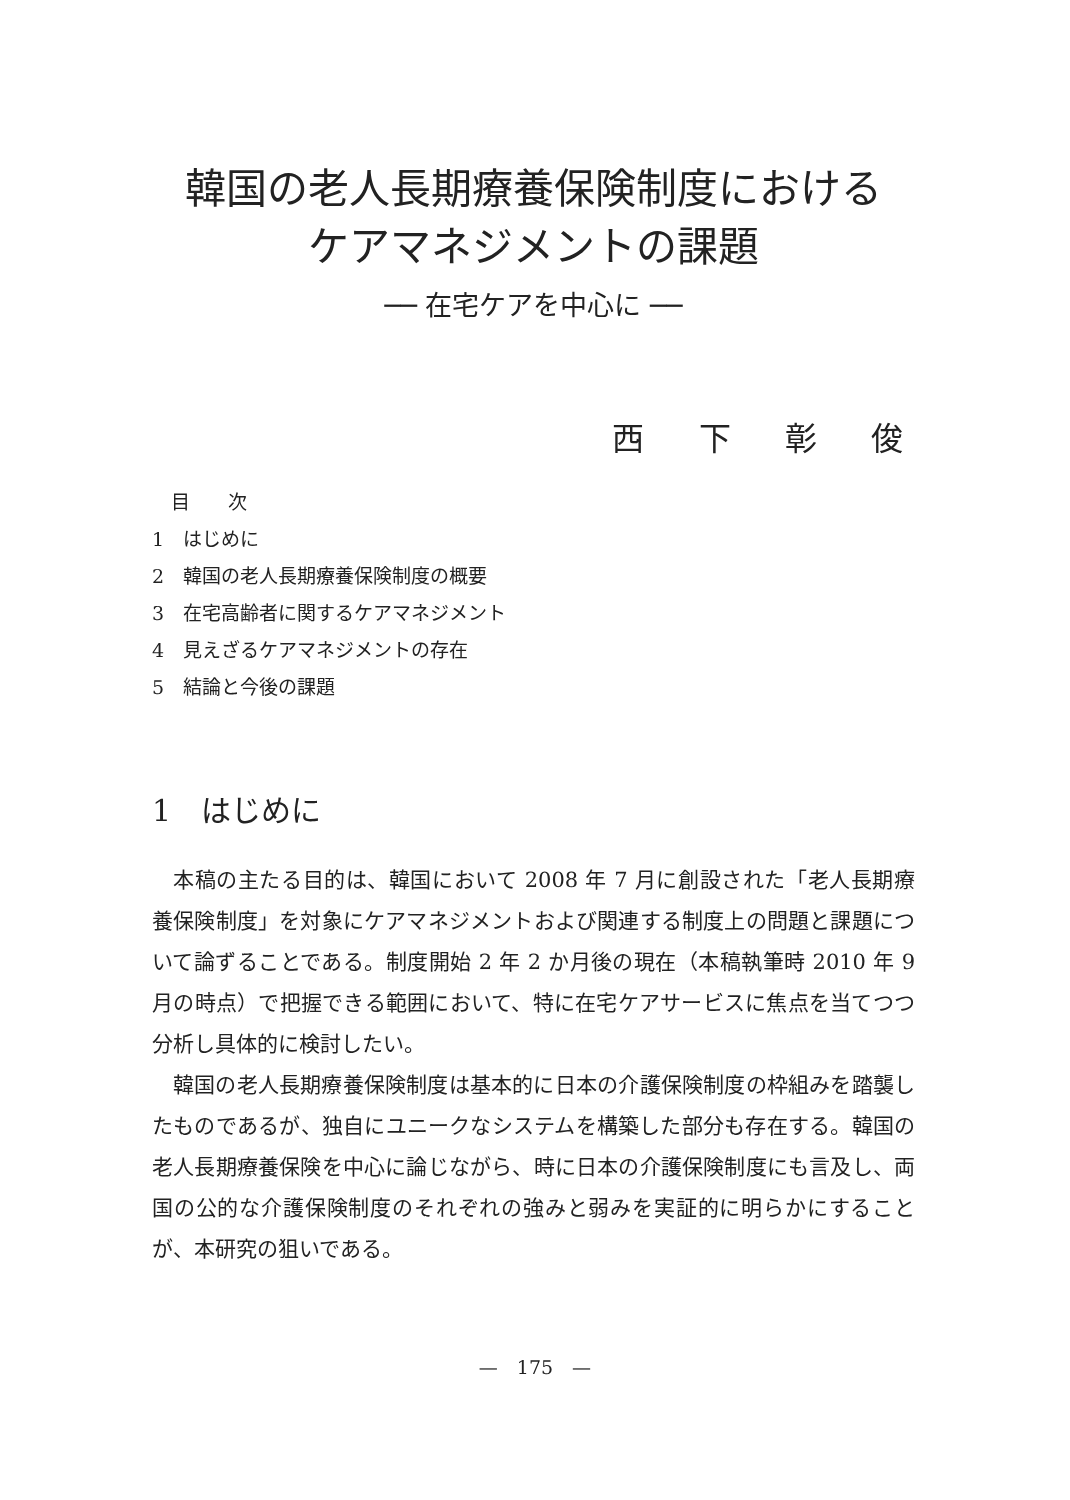韓国の老人長期療養保険制度における
ケアマネジメントの課題
── 在宅ケアを中心に ──
西 下 彰 俊
　目　　次
1　はじめに
2　韓国の老人長期療養保険制度の概要
3　在宅高齢者に関するケアマネジメント
4　見えざるケアマネジメントの存在
5　結論と今後の課題
1　はじめに
本稿の主たる目的は、韓国において 2008 年 7 月に創設された「老人長期療養保険制度」を対象にケアマネジメントおよび関連する制度上の問題と課題について論ずることである。制度開始 2 年 2 か月後の現在（本稿執筆時 2010 年 9 月の時点）で把握できる範囲において、特に在宅ケアサービスに焦点を当てつつ分析し具体的に検討したい。
韓国の老人長期療養保険制度は基本的に日本の介護保険制度の枠組みを踏襲したものであるが、独自にユニークなシステムを構築した部分も存在する。韓国の老人長期療養保険を中心に論じながら、時に日本の介護保険制度にも言及し、両国の公的な介護保険制度のそれぞれの強みと弱みを実証的に明らかにすることが、本研究の狙いである。
—　175　—